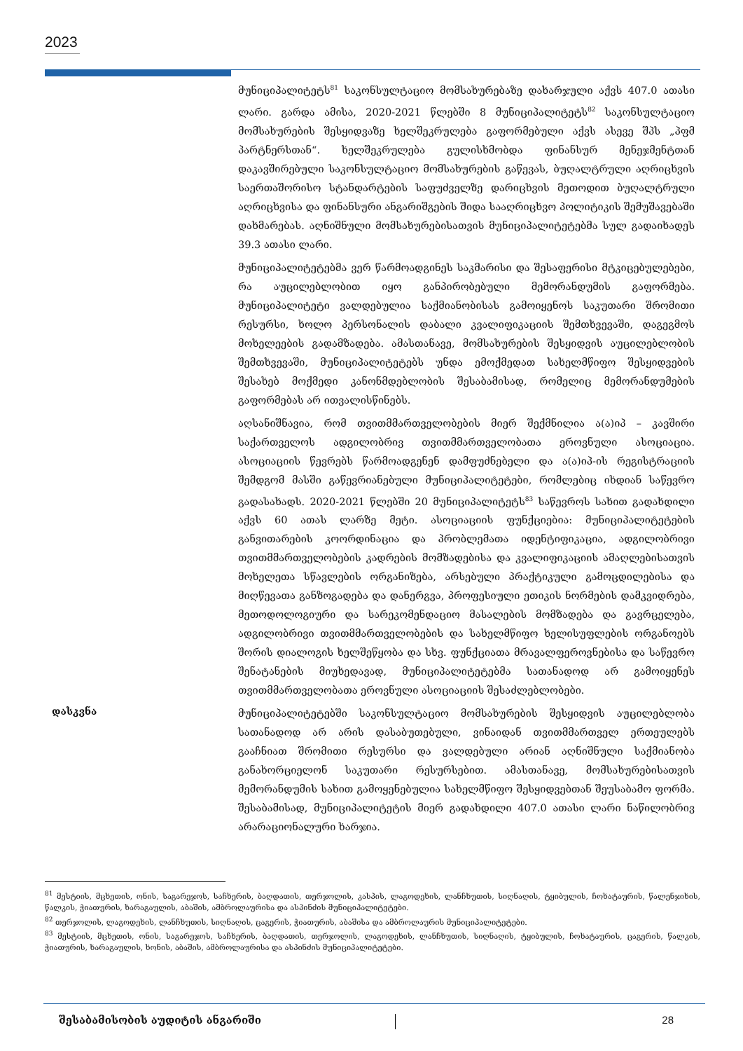2023
მუნიციპალიტეტს<sup>81</sup> საკონსულტაციო მომსახურებაზე დახარჯული აქვს 407.0 ათასი ლარი. გარდა ამისა, 2020-2021 წლებში 8 მუნიციპალიტეტს<sup>82</sup> საკონსულტაციო მომსახურების შესყიდვაზე ხელშეკრულება გაფორმებული აქვს ასევე შპს „პფმ პარტნერსთან“. ხელშეკრულება გულისხმობდა ფინანსურ მენეჯმენტთან დაკავშირებული საკონსულტაციო მომსახურების გაწევას, ბუღალტრული აღრიცხვის საერთაშორისო სტანდარტების საფუძველზე დარიცხვის მეთოდით ბუღალტრული აღრიცხვისა და ფინანსური ანგარიშგების შიდა სააღრიცხვო პოლიტიკის შემუშავებაში დახმარებას. აღნიშნული მომსახურებისათვის მუნიციპალიტეტებმა სულ გადაიხადეს 39.3 ათასი ლარი.
მუნიციპალიტეტებმა ვერ წარმოადგინეს საკმარისი და შესაფერისი მტკიცებულებები, რა აუცილებლობით იყო განპირობებული მემორანდუმის გაფორმება. მუნიციპალიტეტი ვალდებულია საქმიანობისას გამოიყენოს საკუთარი შრომითი რესურსი, ხოლო პერსონალის დაბალი კვალიფიკაციის შემთხვევაში, დაგეგმოს მოხელეების გადამზადება. ამასთანავე, მომსახურების შესყიდვის აუცილებლობის შემთხვევაში, მუნიციპალიტეტებს უნდა ემოქმედათ სახელმწიფო შესყიდვების შესახებ მოქმედი კანონმდებლობის შესაბამისად, რომელიც მემორანდუმების გაფორმებას არ ითვალისწინებს.
აღსანიშნავია, რომ თვითმმართველობების მიერ შექმნილია ა(ა)იპ – კავშირი საქართველოს ადგილობრივ თვითმმართველობათა ეროვნული ასოციაცია. ასოციაციის წევრებს წარმოადგენენ დამფუძნებელი და ა(ა)იპ-ის რეგისტრაციის შემდგომ მასში გაწევრიანებული მუნიციპალიტეტები, რომლებიც იხდიან საწევრო გადასახადს. 2020-2021 წლებში 20 მუნიციპალიტეტს<sup>83</sup> საწევროს სახით გადახდილი აქვს 60 ათას ლარზე მეტი. ასოციაციის ფუნქციებია: მუნიციპალიტეტების განვითარების კოორდინაცია და პრობლემათა იდენტიფიკაცია, ადგილობრივი თვითმმართველობების კადრების მომზადებისა და კვალიფიკაციის ამაღლებისათვის მოხელეთა სწავლების ორგანიზება, არსებული პრაქტიკული გამოცდილებისა და მიღწევათა განზოგადება და დანერგვა, პროფესიული ეთიკის ნორმების დამკვიდრება, მეთოდოლოგიური და სარეკომენდაციო მასალების მომზადება და გავრცელება, ადგილობრივი თვითმმართველობების და სახელმწიფო ხელისუფლების ორგანოებს შორის დიალოგის ხელშეწყობა და სხვ. ფუნქციათა მრავალფეროვნებისა და საწევრო შენატანების მიუხედავად, მუნიციპალიტეტებმა სათანადოდ არ გამოიყენეს თვითმმართველობათა ეროვნული ასოციაციის შესაძლებლობები.
დასკვნა
მუნიციპალიტეტებში საკონსულტაციო მომსახურების შესყიდვის აუცილებლობა სათანადოდ არ არის დასაბუთებული, ვინაიდან თვითმმართველ ერთეულებს გააჩნიათ შრომითი რესურსი და ვალდებული არიან აღნიშნული საქმიანობა განახორციელონ საკუთარი რესურსებით. ამასთანავე, მომსახურებისათვის მემორანდუმის სახით გამოყენებულია სახელმწიფო შესყიდვებთან შეუსაბამო ფორმა. შესაბამისად, მუნიციპალიტეტის მიერ გადახდილი 407.0 ათასი ლარი ნაწილობრივ არარაციონალური ხარჯია.
<sup>81</sup> მესტიის, მცხეთის, ონის, საგარეჯოს, საჩხერის, ბაღდათის, თერჯოლის, კასპის, ლაგოდეხის, ლანჩხუთის, სიღნაღის, ტყიბულის, ჩოხატაურის, წალენჯიხის, წალკის, ჭიათურის, ხარაგაულის, აბაშის, ამბროლაურისა და ასპინძის მუნიციპალიტეტები.
<sup>82</sup> თერჯოლის, ლაგოდეხის, ლანჩხუთის, სიღნაღის, ცაგერის, ჭიათურის, აბაშისა და ამბროლაურის მუნიციპალიტეტები.
<sup>83</sup> მესტიის, მცხეთის, ონის, საგარეჯოს, საჩხერის, ბაღდათის, თერჯოლის, ლაგოდეხის, ლანჩხუთის, სიღნაღის, ტყიბულის, ჩოხატაურის, ცაგერის, წალკის, ჭიათურის, ხარაგაულის, ხონის, აბაშის, ამბროლაურისა და ასპინძის მუნიციპალიტეტები.
შესაბამისობის აუდიტის ანგარიში 28